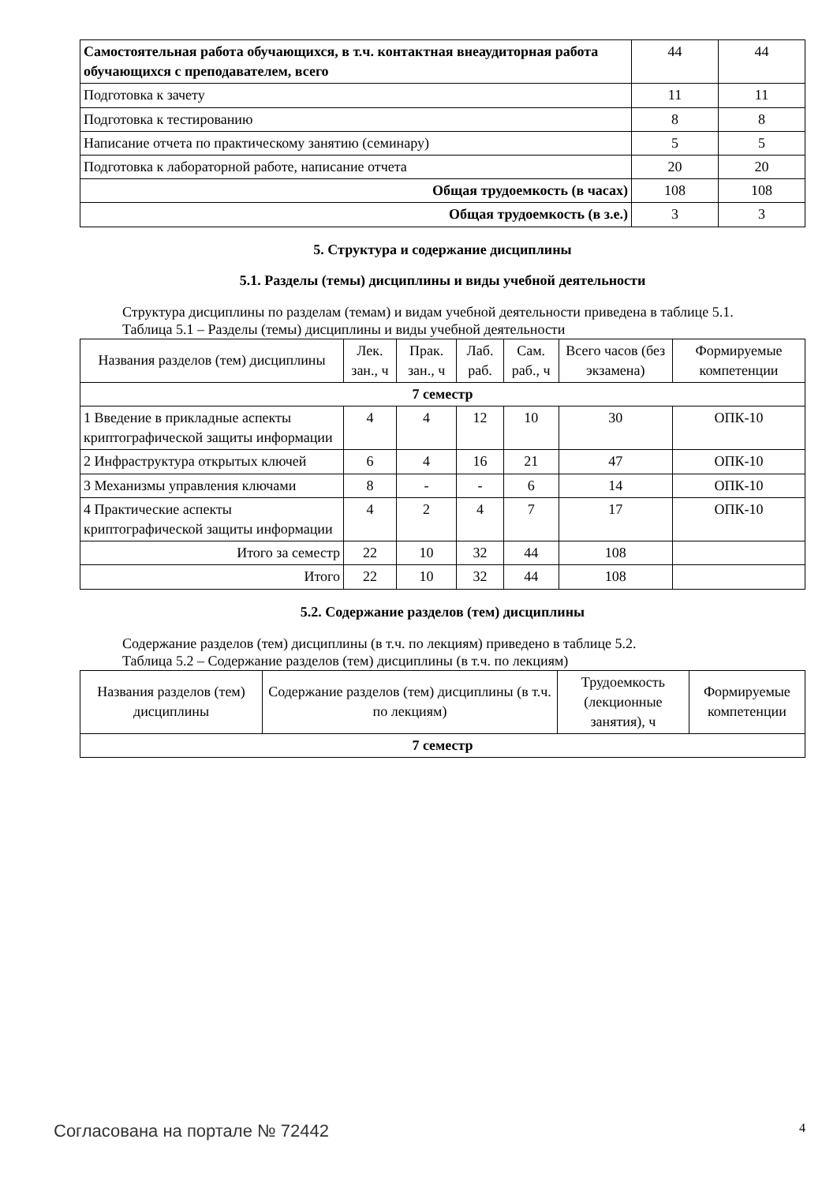| Самостоятельная работа обучающихся, в т.ч. контактная внеаудиторная работа обучающихся с преподавателем, всего | 44 | 44 |
| Подготовка к зачету | 11 | 11 |
| Подготовка к тестированию | 8 | 8 |
| Написание отчета по практическому занятию (семинару) | 5 | 5 |
| Подготовка к лабораторной работе, написание отчета | 20 | 20 |
| Общая трудоемкость (в часах) | 108 | 108 |
| Общая трудоемкость (в з.е.) | 3 | 3 |
5. Структура и содержание дисциплины
5.1. Разделы (темы) дисциплины и виды учебной деятельности
Структура дисциплины по разделам (темам) и видам учебной деятельности приведена в таблице 5.1.
Таблица 5.1 – Разделы (темы) дисциплины и виды учебной деятельности
| Названия разделов (тем) дисциплины | Лек. зан., ч | Прак. зан., ч | Лаб. раб. | Сам. раб., ч | Всего часов (без экзамена) | Формируемые компетенции |
| --- | --- | --- | --- | --- | --- | --- |
| 7 семестр | | | | | | |
| 1 Введение в прикладные аспекты криптографической защиты информации | 4 | 4 | 12 | 10 | 30 | ОПК-10 |
| 2 Инфраструктура открытых ключей | 6 | 4 | 16 | 21 | 47 | ОПК-10 |
| 3 Механизмы управления ключами | 8 | - | - | 6 | 14 | ОПК-10 |
| 4 Практические аспекты криптографической защиты информации | 4 | 2 | 4 | 7 | 17 | ОПК-10 |
| Итого за семестр | 22 | 10 | 32 | 44 | 108 | |
| Итого | 22 | 10 | 32 | 44 | 108 | |
5.2. Содержание разделов (тем) дисциплины
Содержание разделов (тем) дисциплины (в т.ч. по лекциям) приведено в таблице 5.2.
Таблица 5.2 – Содержание разделов (тем) дисциплины (в т.ч. по лекциям)
| Названия разделов (тем) дисциплины | Содержание разделов (тем) дисциплины (в т.ч. по лекциям) | Трудоемкость (лекционные занятия), ч | Формируемые компетенции |
| --- | --- | --- | --- |
| 7 семестр | | | |
Согласована на портале № 72442 4